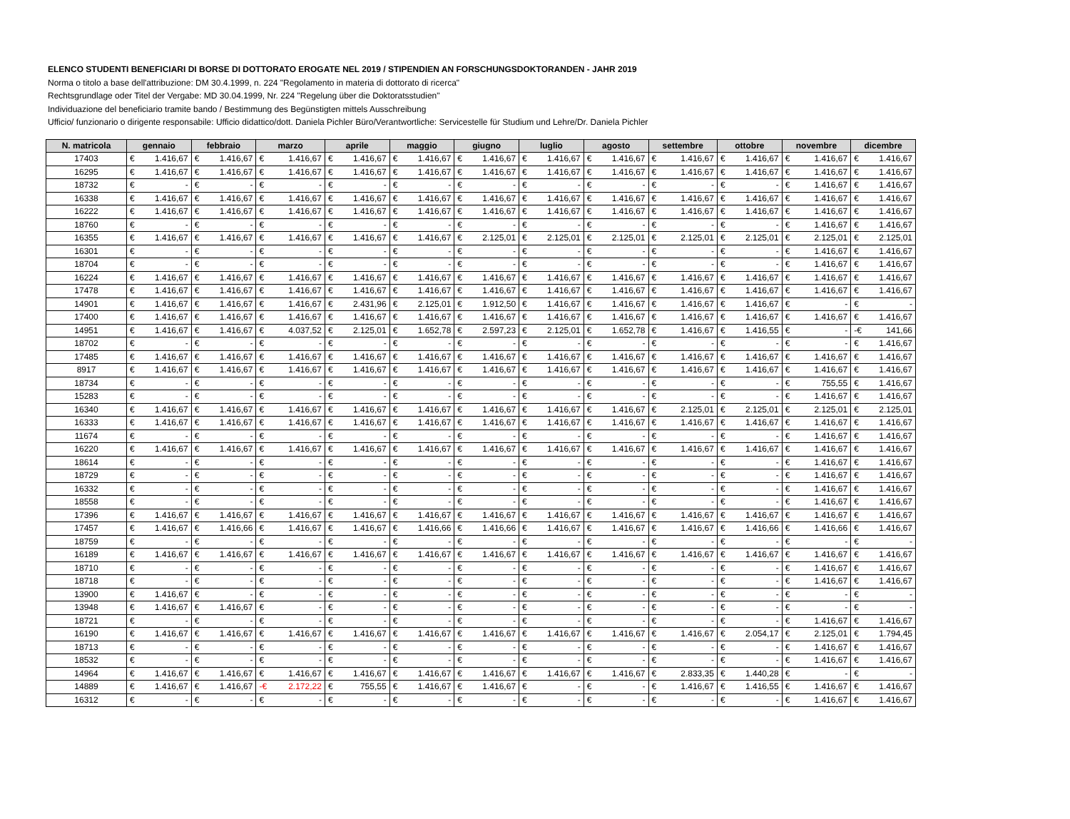ELENCO STUDENTI BENEFICIARI DI BORSE DI DOTTORATO EROGATE NEL 2019 / STIPENDIEN AN FORSCHUNGSDOKTORANDEN - JAHR 2019
Norma o titolo a base dell'attribuzione: DM 30.4.1999, n. 224 "Regolamento in materia di dottorato di ricerca"
Rechtsgrundlage oder Titel der Vergabe: MD 30.04.1999, Nr. 224 "Regelung über die Doktoratsstudien"
Individuazione del beneficiario tramite bando / Bestimmung des Begünstigten mittels Ausschreibung
Ufficio/ funzionario o dirigente responsabile: Ufficio didattico/dott. Daniela Pichler Büro/Verantwortliche: Servicestelle für Studium und Lehre/Dr. Daniela Pichler
| N. matricola | gennaio | febbraio | marzo | aprile | maggio | giugno | luglio | agosto | settembre | ottobre | novembre | dicembre |
| --- | --- | --- | --- | --- | --- | --- | --- | --- | --- | --- | --- | --- |
| 17403 | € 1.416,67 | € 1.416,67 | € 1.416,67 | € 1.416,67 | € 1.416,67 | € 1.416,67 | € 1.416,67 | € 1.416,67 | € 1.416,67 | € 1.416,67 | € 1.416,67 | € 1.416,67 |
| 16295 | € 1.416,67 | € 1.416,67 | € 1.416,67 | € 1.416,67 | € 1.416,67 | € 1.416,67 | € 1.416,67 | € 1.416,67 | € 1.416,67 | € 1.416,67 | € 1.416,67 | € 1.416,67 |
| 18732 | € - | € - | € - | € - | € - | € - | € - | € - | € - | € - | € 1.416,67 | € 1.416,67 |
| 16338 | € 1.416,67 | € 1.416,67 | € 1.416,67 | € 1.416,67 | € 1.416,67 | € 1.416,67 | € 1.416,67 | € 1.416,67 | € 1.416,67 | € 1.416,67 | € 1.416,67 | € 1.416,67 |
| 16222 | € 1.416,67 | € 1.416,67 | € 1.416,67 | € 1.416,67 | € 1.416,67 | € 1.416,67 | € 1.416,67 | € 1.416,67 | € 1.416,67 | € 1.416,67 | € 1.416,67 | € 1.416,67 |
| 18760 | € - | € - | € - | € - | € - | € - | € - | € - | € - | € - | € 1.416,67 | € 1.416,67 |
| 16355 | € 1.416,67 | € 1.416,67 | € 1.416,67 | € 1.416,67 | € 1.416,67 | € 2.125,01 | € 2.125,01 | € 2.125,01 | € 2.125,01 | € 2.125,01 | € 2.125,01 | € 2.125,01 |
| 16301 | € - | € - | € - | € - | € - | € - | € - | € - | € - | € - | € 1.416,67 | € 1.416,67 |
| 18704 | € - | € - | € - | € - | € - | € - | € - | € - | € - | € - | € 1.416,67 | € 1.416,67 |
| 16224 | € 1.416,67 | € 1.416,67 | € 1.416,67 | € 1.416,67 | € 1.416,67 | € 1.416,67 | € 1.416,67 | € 1.416,67 | € 1.416,67 | € 1.416,67 | € 1.416,67 | € 1.416,67 |
| 17478 | € 1.416,67 | € 1.416,67 | € 1.416,67 | € 1.416,67 | € 1.416,67 | € 1.416,67 | € 1.416,67 | € 1.416,67 | € 1.416,67 | € 1.416,67 | € 1.416,67 | € 1.416,67 |
| 14901 | € 1.416,67 | € 1.416,67 | € 1.416,67 | € 2.431,96 | € 2.125,01 | € 1.912,50 | € 1.416,67 | € 1.416,67 | € 1.416,67 | € 1.416,67 | € - | € - |
| 17400 | € 1.416,67 | € 1.416,67 | € 1.416,67 | € 1.416,67 | € 1.416,67 | € 1.416,67 | € 1.416,67 | € 1.416,67 | € 1.416,67 | € 1.416,67 | € 1.416,67 | € 1.416,67 |
| 14951 | € 1.416,67 | € 1.416,67 | € 4.037,52 | € 2.125,01 | € 1.652,78 | € 2.597,23 | € 2.125,01 | € 1.652,78 | € 1.416,67 | € 1.416,55 | € - | -€ 141,66 |
| 18702 | € - | € - | € - | € - | € - | € - | € - | € - | € - | € - | € - | € 1.416,67 |
| 17485 | € 1.416,67 | € 1.416,67 | € 1.416,67 | € 1.416,67 | € 1.416,67 | € 1.416,67 | € 1.416,67 | € 1.416,67 | € 1.416,67 | € 1.416,67 | € 1.416,67 | € 1.416,67 |
| 8917 | € 1.416,67 | € 1.416,67 | € 1.416,67 | € 1.416,67 | € 1.416,67 | € 1.416,67 | € 1.416,67 | € 1.416,67 | € 1.416,67 | € 1.416,67 | € 1.416,67 | € 1.416,67 |
| 18734 | € - | € - | € - | € - | € - | € - | € - | € - | € - | € - | € 755,55 | € 1.416,67 |
| 15283 | € - | € - | € - | € - | € - | € - | € - | € - | € - | € - | € 1.416,67 | € 1.416,67 |
| 16340 | € 1.416,67 | € 1.416,67 | € 1.416,67 | € 1.416,67 | € 1.416,67 | € 1.416,67 | € 1.416,67 | € 1.416,67 | € 2.125,01 | € 2.125,01 | € 2.125,01 | € 2.125,01 |
| 16333 | € 1.416,67 | € 1.416,67 | € 1.416,67 | € 1.416,67 | € 1.416,67 | € 1.416,67 | € 1.416,67 | € 1.416,67 | € 1.416,67 | € 1.416,67 | € 1.416,67 | € 1.416,67 |
| 11674 | € - | € - | € - | € - | € - | € - | € - | € - | € - | € - | € 1.416,67 | € 1.416,67 |
| 16220 | € 1.416,67 | € 1.416,67 | € 1.416,67 | € 1.416,67 | € 1.416,67 | € 1.416,67 | € 1.416,67 | € 1.416,67 | € 1.416,67 | € 1.416,67 | € 1.416,67 | € 1.416,67 |
| 18614 | € - | € - | € - | € - | € - | € - | € - | € - | € - | € - | € 1.416,67 | € 1.416,67 |
| 18729 | € - | € - | € - | € - | € - | € - | € - | € - | € - | € - | € 1.416,67 | € 1.416,67 |
| 16332 | € - | € - | € - | € - | € - | € - | € - | € - | € - | € - | € 1.416,67 | € 1.416,67 |
| 18558 | € - | € - | € - | € - | € - | € - | € - | € - | € - | € - | € 1.416,67 | € 1.416,67 |
| 17396 | € 1.416,67 | € 1.416,67 | € 1.416,67 | € 1.416,67 | € 1.416,67 | € 1.416,67 | € 1.416,67 | € 1.416,67 | € 1.416,67 | € 1.416,67 | € 1.416,67 | € 1.416,67 |
| 17457 | € 1.416,67 | € 1.416,66 | € 1.416,67 | € 1.416,67 | € 1.416,66 | € 1.416,66 | € 1.416,67 | € 1.416,67 | € 1.416,67 | € 1.416,66 | € 1.416,66 | € 1.416,67 |
| 18759 | € - | € - | € - | € - | € - | € - | € - | € - | € - | € - | € - | € - |
| 16189 | € 1.416,67 | € 1.416,67 | € 1.416,67 | € 1.416,67 | € 1.416,67 | € 1.416,67 | € 1.416,67 | € 1.416,67 | € 1.416,67 | € 1.416,67 | € 1.416,67 | € 1.416,67 |
| 18710 | € - | € - | € - | € - | € - | € - | € - | € - | € - | € - | € 1.416,67 | € 1.416,67 |
| 18718 | € - | € - | € - | € - | € - | € - | € - | € - | € - | € - | € 1.416,67 | € 1.416,67 |
| 13900 | € 1.416,67 | € - | € - | € - | € - | € - | € - | € - | € - | € - | € - | € - |
| 13948 | € 1.416,67 | € 1.416,67 | € - | € - | € - | € - | € - | € - | € - | € - | € - | € - |
| 18721 | € - | € - | € - | € - | € - | € - | € - | € - | € - | € - | € 1.416,67 | € 1.416,67 |
| 16190 | € 1.416,67 | € 1.416,67 | € 1.416,67 | € 1.416,67 | € 1.416,67 | € 1.416,67 | € 1.416,67 | € 1.416,67 | € 1.416,67 | € 2.054,17 | € 2.125,01 | € 1.794,45 |
| 18713 | € - | € - | € - | € - | € - | € - | € - | € - | € - | € - | € 1.416,67 | € 1.416,67 |
| 18532 | € - | € - | € - | € - | € - | € - | € - | € - | € - | € - | € 1.416,67 | € 1.416,67 |
| 14964 | € 1.416,67 | € 1.416,67 | € 1.416,67 | € 1.416,67 | € 1.416,67 | € 1.416,67 | € 1.416,67 | € 1.416,67 | € 2.833,35 | € 1.440,28 | € - | € - |
| 14889 | € 1.416,67 | € 1.416,67 | -€ 2.172,22 | € 755,55 | € 1.416,67 | € 1.416,67 | € - | € - | € 1.416,67 | € 1.416,55 | € 1.416,67 | € 1.416,67 |
| 16312 | € - | € - | € - | € - | € - | € - | € - | € - | € - | € - | € 1.416,67 | € 1.416,67 |